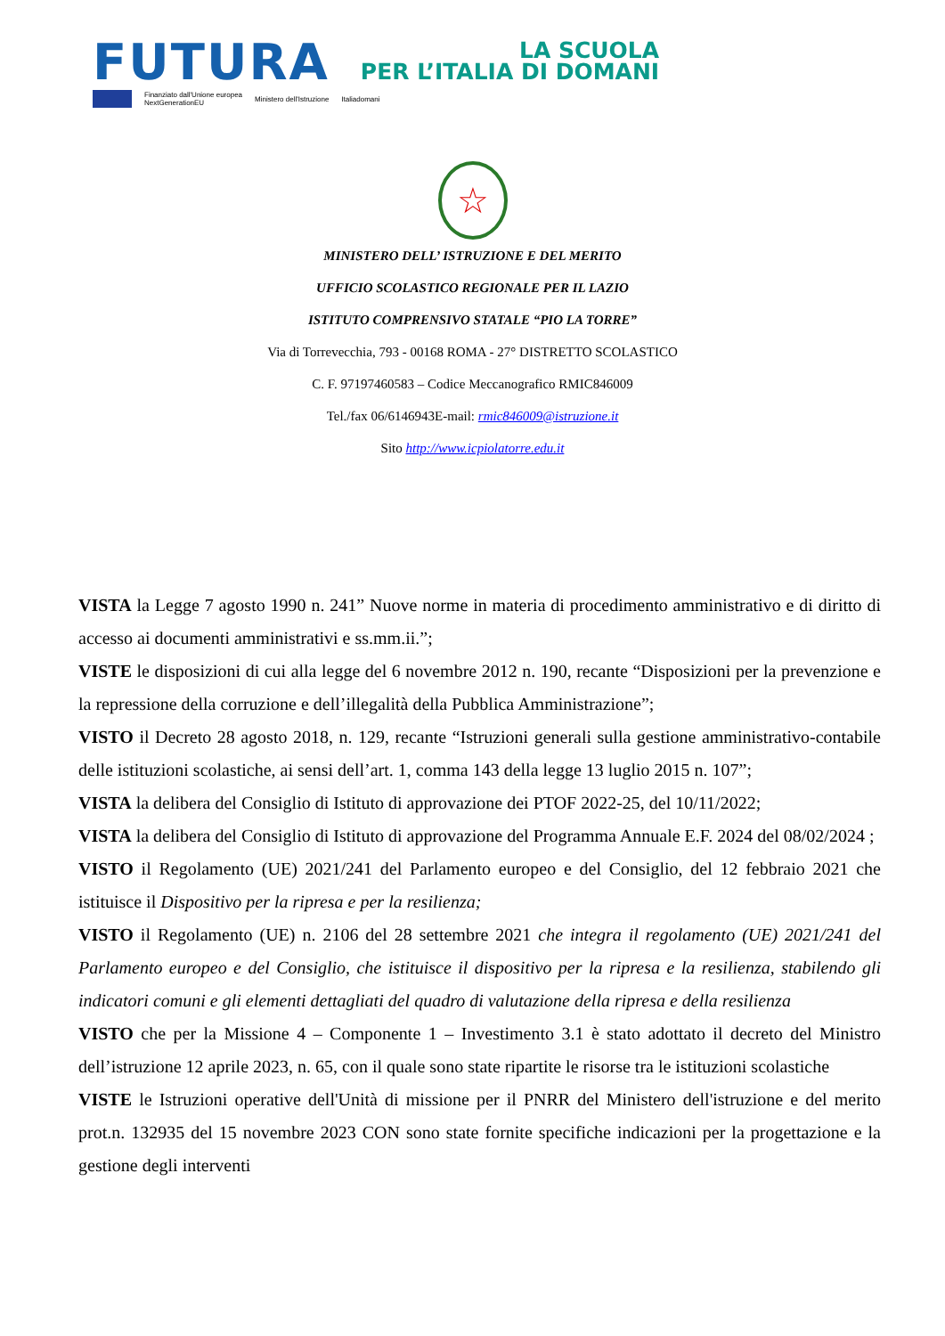FUTURA
LA SCUOLA
PER L’ITALIA DI DOMANI
Finanziato dall'Unione europea
NextGenerationEU Ministero dell'Istruzione Italiadomani
☆
MINISTERO DELL’ ISTRUZIONE E DEL MERITO
UFFICIO SCOLASTICO REGIONALE PER IL LAZIO
ISTITUTO COMPRENSIVO STATALE “PIO LA TORRE”
Via di Torrevecchia, 793 - 00168 ROMA - 27° DISTRETTO SCOLASTICO
C. F. 97197460583 – Codice Meccanografico RMIC846009
Tel./fax 06/6146943E-mail: rmic846009@istruzione.it
Sito http://www.icpiolatorre.edu.it
VISTA la Legge 7 agosto 1990 n. 241” Nuove norme in materia di procedimento amministrativo e di diritto di accesso ai documenti amministrativi e ss.mm.ii.”;
VISTE le disposizioni di cui alla legge del 6 novembre 2012 n. 190, recante “Disposizioni per la prevenzione e la repressione della corruzione e dell’illegalità della Pubblica Amministrazione”;
VISTO il Decreto 28 agosto 2018, n. 129, recante “Istruzioni generali sulla gestione amministrativo-contabile delle istituzioni scolastiche, ai sensi dell’art. 1, comma 143 della legge 13 luglio 2015 n. 107”;
VISTA la delibera del Consiglio di Istituto di approvazione dei PTOF 2022-25, del 10/11/2022;
VISTA la delibera del Consiglio di Istituto di approvazione del Programma Annuale E.F. 2024 del 08/02/2024 ;
VISTO il Regolamento (UE) 2021/241 del Parlamento europeo e del Consiglio, del 12 febbraio 2021 che istituisce il Dispositivo per la ripresa e per la resilienza;
VISTO il Regolamento (UE) n. 2106 del 28 settembre 2021 che integra il regolamento (UE) 2021/241 del Parlamento europeo e del Consiglio, che istituisce il dispositivo per la ripresa e la resilienza, stabilendo gli indicatori comuni e gli elementi dettagliati del quadro di valutazione della ripresa e della resilienza
VISTO che per la Missione 4 – Componente 1 – Investimento 3.1 è stato adottato il decreto del Ministro dell’istruzione 12 aprile 2023, n. 65, con il quale sono state ripartite le risorse tra le istituzioni scolastiche
VISTE le Istruzioni operative dell'Unità di missione per il PNRR del Ministero dell'istruzione e del merito prot.n. 132935 del 15 novembre 2023 CON sono state fornite specifiche indicazioni per la progettazione e la gestione degli interventi